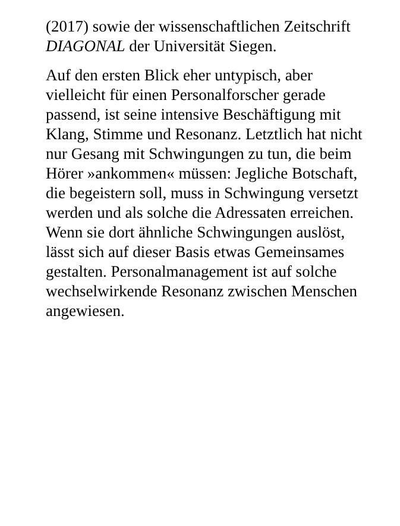(2017) sowie der wissenschaftlichen Zeitschrift DIAGONAL der Universität Siegen.
Auf den ersten Blick eher untypisch, aber vielleicht für einen Personalforscher gerade passend, ist seine intensive Beschäftigung mit Klang, Stimme und Resonanz. Letztlich hat nicht nur Gesang mit Schwingungen zu tun, die beim Hörer »ankommen« müssen: Jegliche Botschaft, die begeistern soll, muss in Schwingung versetzt werden und als solche die Adressaten erreichen. Wenn sie dort ähnliche Schwingungen auslöst, lässt sich auf dieser Basis etwas Gemeinsames gestalten. Personalmanagement ist auf solche wechselwirkende Resonanz zwischen Menschen angewiesen.